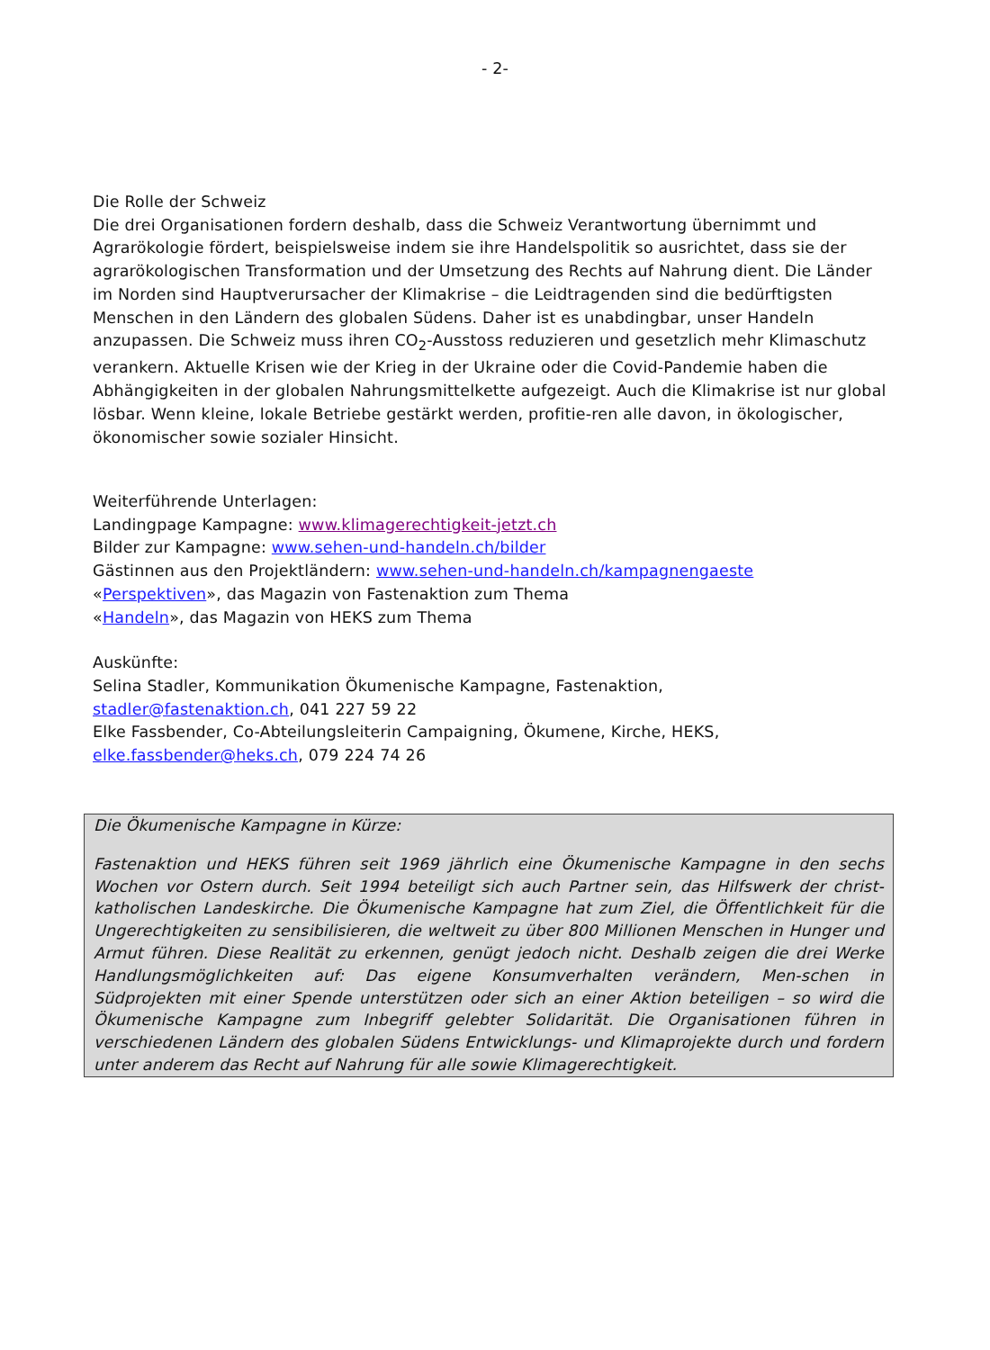- 2-
Die Rolle der Schweiz
Die drei Organisationen fordern deshalb, dass die Schweiz Verantwortung übernimmt und Agrarökologie fördert, beispielsweise indem sie ihre Handelspolitik so ausrichtet, dass sie der agrarökologischen Transformation und der Umsetzung des Rechts auf Nahrung dient. Die Länder im Norden sind Hauptverursacher der Klimakrise – die Leidtragenden sind die bedürftigsten Menschen in den Ländern des globalen Südens. Daher ist es unabdingbar, unser Handeln anzupassen. Die Schweiz muss ihren CO<sub>2</sub>-Ausstoss reduzieren und gesetzlich mehr Klimaschutz verankern. Aktuelle Krisen wie der Krieg in der Ukraine oder die Covid-Pandemie haben die Abhängigkeiten in der globalen Nahrungsmittelkette aufgezeigt. Auch die Klimakrise ist nur global lösbar. Wenn kleine, lokale Betriebe gestärkt werden, profitie-ren alle davon, in ökologischer, ökonomischer sowie sozialer Hinsicht.
Weiterführende Unterlagen:
Landingpage Kampagne: www.klimagerechtigkeit-jetzt.ch
Bilder zur Kampagne: www.sehen-und-handeln.ch/bilder
Gästinnen aus den Projektländern: www.sehen-und-handeln.ch/kampagnengaeste
«Perspektiven», das Magazin von Fastenaktion zum Thema
«Handeln», das Magazin von HEKS zum Thema
Auskünfte:
Selina Stadler, Kommunikation Ökumenische Kampagne, Fastenaktion,
stadler@fastenaktion.ch, 041 227 59 22
Elke Fassbender, Co-Abteilungsleiterin Campaigning, Ökumene, Kirche, HEKS,
elke.fassbender@heks.ch, 079 224 74 26
Die Ökumenische Kampagne in Kürze:
Fastenaktion und HEKS führen seit 1969 jährlich eine Ökumenische Kampagne in den sechs Wochen vor Ostern durch. Seit 1994 beteiligt sich auch Partner sein, das Hilfswerk der christ-katholischen Landeskirche. Die Ökumenische Kampagne hat zum Ziel, die Öffentlichkeit für die Ungerechtigkeiten zu sensibilisieren, die weltweit zu über 800 Millionen Menschen in Hunger und Armut führen. Diese Realität zu erkennen, genügt jedoch nicht. Deshalb zeigen die drei Werke Handlungsmöglichkeiten auf: Das eigene Konsumverhalten verändern, Men-schen in Südprojekten mit einer Spende unterstützen oder sich an einer Aktion beteiligen – so wird die Ökumenische Kampagne zum Inbegriff gelebter Solidarität. Die Organisationen führen in verschiedenen Ländern des globalen Südens Entwicklungs- und Klimaprojekte durch und fordern unter anderem das Recht auf Nahrung für alle sowie Klimagerechtigkeit.